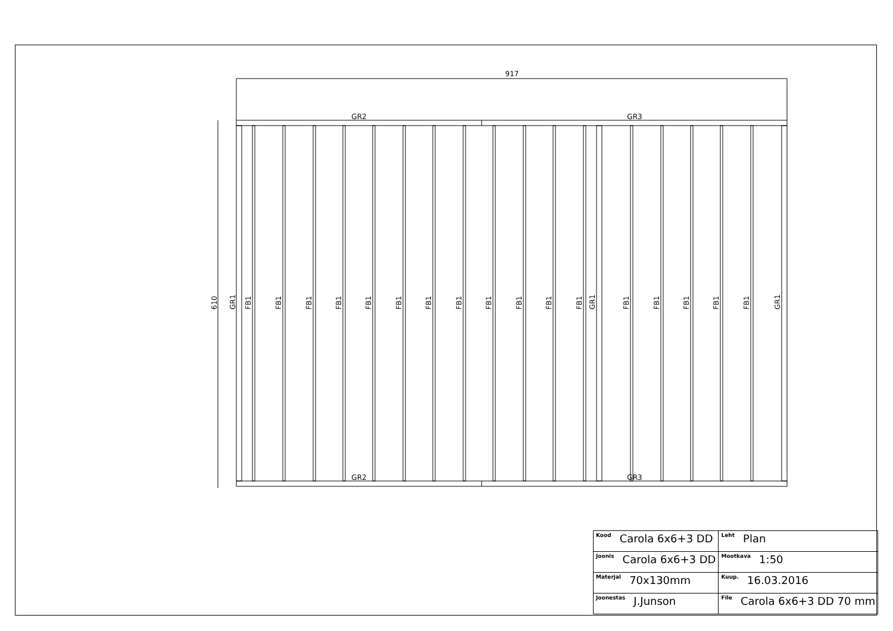917
GR2
GR3
GR2
GR3
610
GR1
FB1
FB1
FB1
FB1
FB1
FB1
FB1
FB1
FB1
FB1
FB1
FB1
GR1
FB1
FB1
FB1
FB1
FB1
GR1
| Kood Carola 6x6+3 DD | | Leht Plan |
| Joonis Carola 6x6+3 DD | | Mootkava 1:50 |
| Materjal 70x130mm | | Kuup. 16.03.2016 |
| Joonestas J.Junson | File Carola 6x6+3 DD 70 mm | |